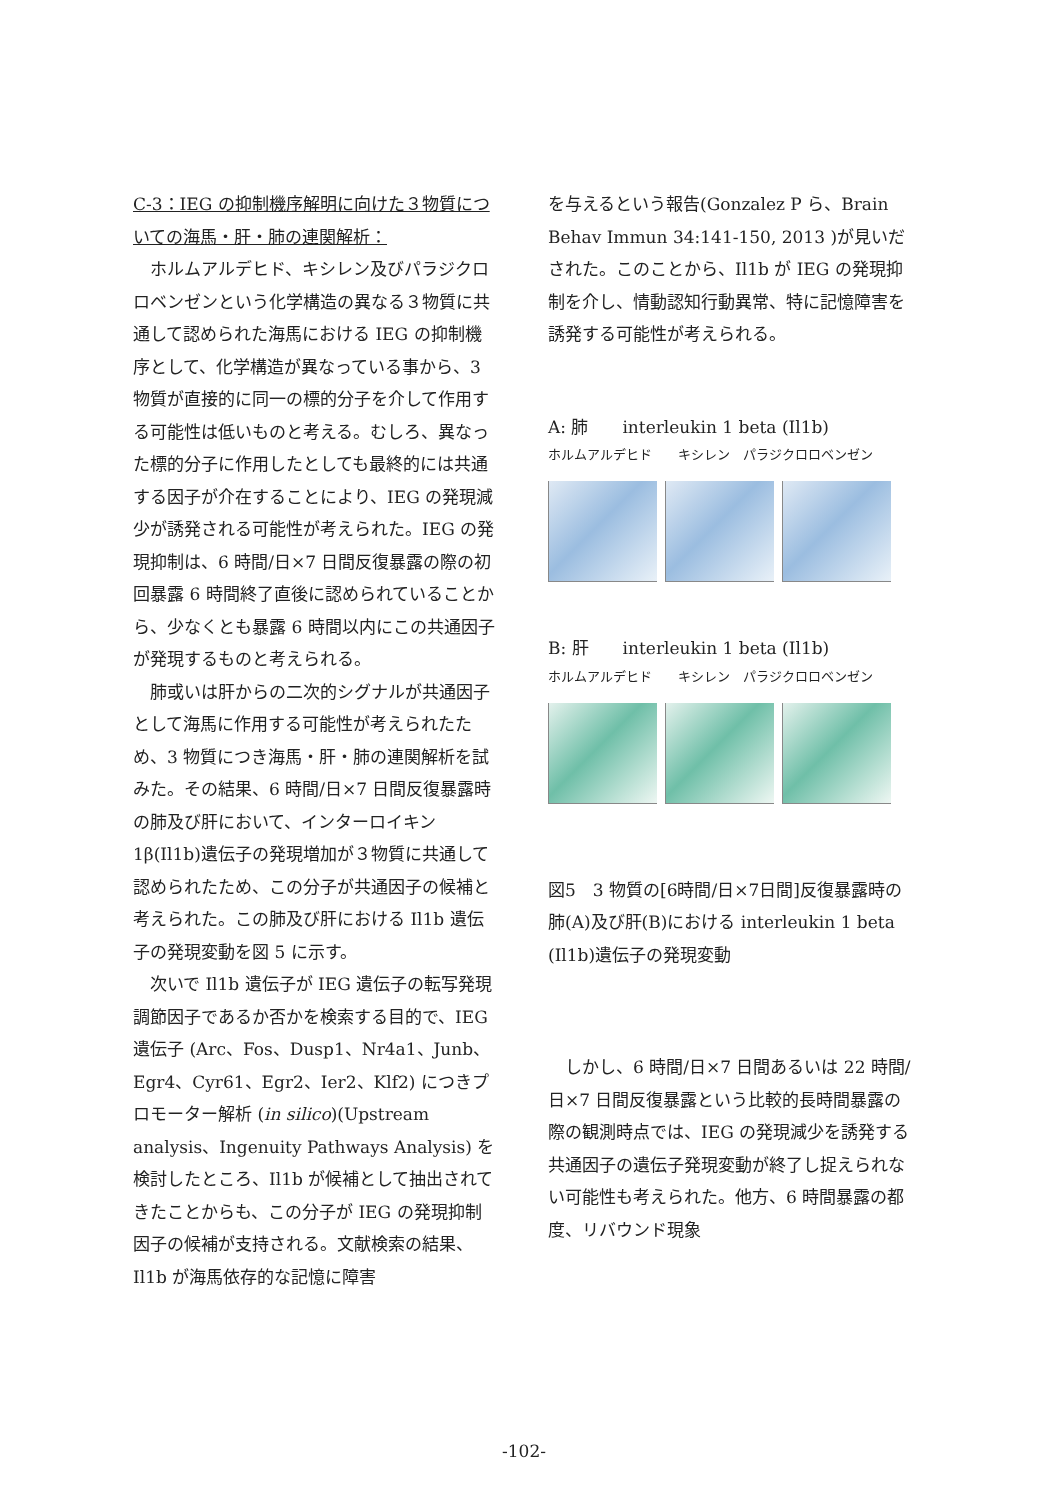C-3：IEG の抑制機序解明に向けた３物質についての海馬・肝・肺の連関解析：
ホルムアルデヒド、キシレン及びパラジクロロベンゼンという化学構造の異なる３物質に共通して認められた海馬における IEG の抑制機序として、化学構造が異なっている事から、3 物質が直接的に同一の標的分子を介して作用する可能性は低いものと考える。むしろ、異なった標的分子に作用したとしても最終的には共通する因子が介在することにより、IEG の発現減少が誘発される可能性が考えられた。IEG の発現抑制は、6 時間/日×7 日間反復暴露の際の初回暴露 6 時間終了直後に認められていることから、少なくとも暴露 6 時間以内にこの共通因子が発現するものと考えられる。
肺或いは肝からの二次的シグナルが共通因子として海馬に作用する可能性が考えられたため、3 物質につき海馬・肝・肺の連関解析を試みた。その結果、6 時間/日×7 日間反復暴露時の肺及び肝において、インターロイキン 1β(Il1b)遺伝子の発現増加が３物質に共通して認められたため、この分子が共通因子の候補と考えられた。この肺及び肝における Il1b 遺伝子の発現変動を図 5 に示す。
次いで Il1b 遺伝子が IEG 遺伝子の転写発現調節因子であるか否かを検索する目的で、IEG 遺伝子 (Arc、Fos、Dusp1、Nr4a1、Junb、Egr4、Cyr61、Egr2、Ier2、Klf2) につきプロモーター解析 (in silico)(Upstream analysis、Ingenuity Pathways Analysis) を検討したところ、Il1b が候補として抽出されてきたことからも、この分子が IEG の発現抑制因子の候補が支持される。文献検索の結果、Il1b が海馬依存的な記憶に障害
を与えるという報告(Gonzalez P ら、Brain Behav Immun 34:141-150, 2013 )が見いだされた。このことから、Il1b が IEG の発現抑制を介し、情動認知行動異常、特に記憶障害を誘発する可能性が考えられる。
A: 肺　　interleukin 1 beta (Il1b)
ホルムアルデヒド　　キシレン　パラジクロロベンゼン
B: 肝　　interleukin 1 beta (Il1b)
ホルムアルデヒド　　キシレン　パラジクロロベンゼン
図5　3 物質の[6時間/日×7日間]反復暴露時の肺(A)及び肝(B)における interleukin 1 beta (Il1b)遺伝子の発現変動
しかし、6 時間/日×7 日間あるいは 22 時間/日×7 日間反復暴露という比較的長時間暴露の際の観測時点では、IEG の発現減少を誘発する共通因子の遺伝子発現変動が終了し捉えられない可能性も考えられた。他方、6 時間暴露の都度、リバウンド現象
-102-